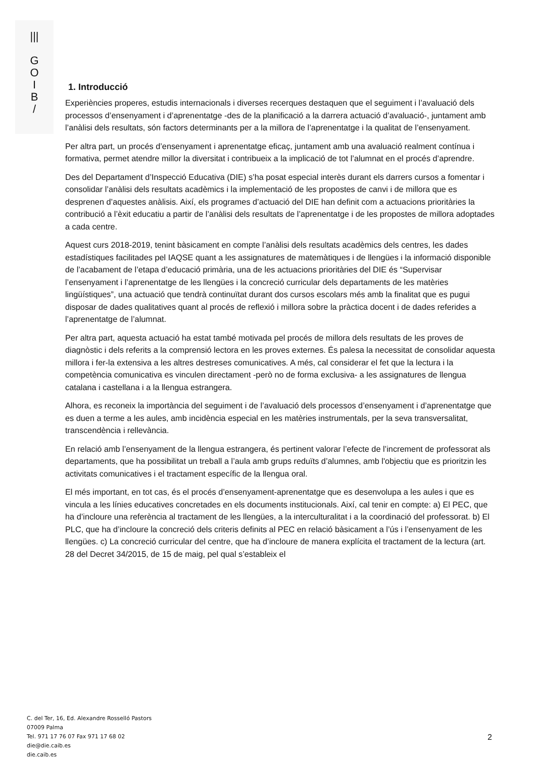|||
G
O
I
B
/
1. Introducció
Experiències properes, estudis internacionals i diverses recerques destaquen que el seguiment i l’avaluació dels processos d’ensenyament i d’aprenentatge -des de la planificació a la darrera actuació d’avaluació-, juntament amb l’anàlisi dels resultats, són factors determinants per a la millora de l’aprenentatge i la qualitat de l’ensenyament.
Per altra part, un procés d’ensenyament i aprenentatge eficaç, juntament amb una avaluació realment contínua i formativa, permet atendre millor la diversitat i contribueix a la implicació de tot l’alumnat en el procés d’aprendre.
Des del Departament d’Inspecció Educativa (DIE) s’ha posat especial interès durant els darrers cursos a fomentar i consolidar l’anàlisi dels resultats acadèmics i la implementació de les propostes de canvi i de millora que es desprenen d’aquestes anàlisis. Així, els programes d’actuació del DIE han definit com a actuacions prioritàries la contribució a l’èxit educatiu a partir de l’anàlisi dels resultats de l’aprenentatge i de les propostes de millora adoptades a cada centre.
Aquest curs 2018-2019, tenint bàsicament en compte l’anàlisi dels resultats acadèmics dels centres, les dades estadístiques facilitades pel IAQSE quant a les assignatures de matemàtiques i de llengües i la informació disponible de l’acabament de l’etapa d’educació primària, una de les actuacions prioritàries del DIE és “Supervisar l’ensenyament i l’aprenentatge de les llengües i la concreció curricular dels departaments de les matèries lingüístiques”, una actuació que tendrà continuïtat durant dos cursos escolars més amb la finalitat que es pugui disposar de dades qualitatives quant al procés de reflexió i millora sobre la pràctica docent i de dades referides a l’aprenentatge de l’alumnat.
Per altra part, aquesta actuació ha estat també motivada pel procés de millora dels resultats de les proves de diagnòstic i dels referits a la comprensió lectora en les proves externes. És palesa la necessitat de consolidar aquesta millora i fer-la extensiva a les altres destreses comunicatives. A més, cal considerar el fet que la lectura i la competència comunicativa es vinculen directament -però no de forma exclusiva- a les assignatures de llengua catalana i castellana i a la llengua estrangera.
Alhora, es reconeix la importància del seguiment i de l’avaluació dels processos d’ensenyament i d’aprenentatge que es duen a terme a les aules, amb incidència especial en les matèries instrumentals, per la seva transversalitat, transcendència i rellevància.
En relació amb l’ensenyament de la llengua estrangera, és pertinent valorar l’efecte de l’increment de professorat als departaments, que ha possibilitat un treball a l’aula amb grups reduïts d’alumnes, amb l'objectiu que es prioritzin les activitats comunicatives i el tractament específic de la llengua oral.
El més important, en tot cas, és el procés d’ensenyament-aprenentatge que es desenvolupa a les aules i que es vincula a les línies educatives concretades en els documents institucionals. Així, cal tenir en compte: a) El PEC, que ha d’incloure una referència al tractament de les llengües, a la interculturalitat i a la coordinació del professorat. b) El PLC, que ha d’incloure la concreció dels criteris definits al PEC en relació bàsicament a l’ús i l’ensenyament de les llengües. c) La concreció curricular del centre, que ha d’incloure de manera explícita el tractament de la lectura (art. 28 del Decret 34/2015, de 15 de maig, pel qual s’estableix el
C. del Ter, 16, Ed. Alexandre Rosselló Pastors
07009 Palma
Tel. 971 17 76 07 Fax 971 17 68 02
die@die.caib.es
die.caib.es
2